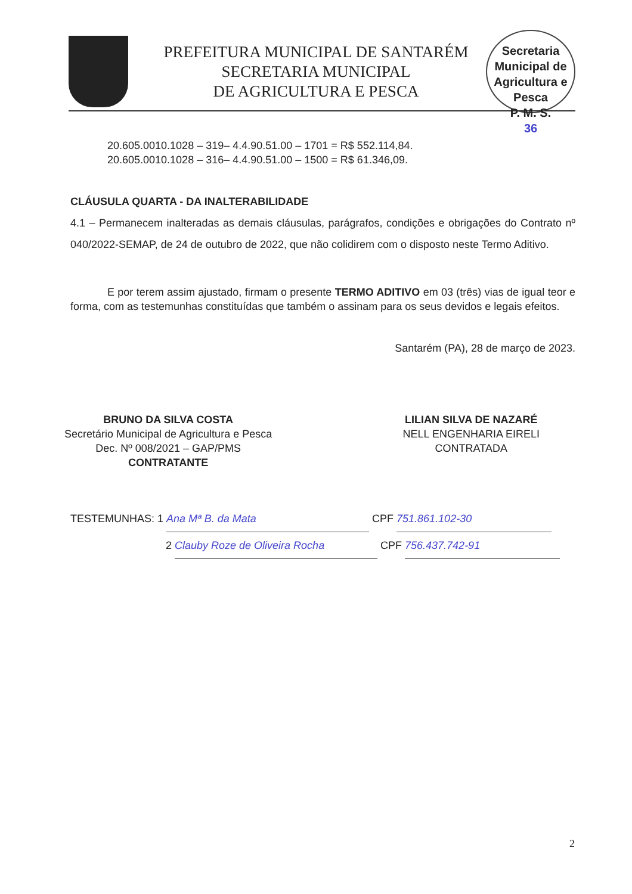PREFEITURA MUNICIPAL DE SANTARÉM
SECRETARIA MUNICIPAL
DE AGRICULTURA E PESCA
Secretaria Municipal de Agricultura e Pesca
P. M. S.
36
20.605.0010.1028 – 319– 4.4.90.51.00 – 1701 = R$ 552.114,84.
20.605.0010.1028 – 316– 4.4.90.51.00 – 1500 = R$ 61.346,09.
CLÁUSULA QUARTA - DA INALTERABILIDADE
4.1 – Permanecem inalteradas as demais cláusulas, parágrafos, condições e obrigações do Contrato nº 040/2022-SEMAP, de 24 de outubro de 2022, que não colidirem com o disposto neste Termo Aditivo.
E por terem assim ajustado, firmam o presente TERMO ADITIVO em 03 (três) vias de igual teor e forma, com as testemunhas constituídas que também o assinam para os seus devidos e legais efeitos.
Santarém (PA), 28 de março de 2023.
BRUNO DA SILVA COSTA
Secretário Municipal de Agricultura e Pesca
Dec. Nº 008/2021 – GAP/PMS
CONTRATANTE
LILIAN SILVA DE NAZARÉ
NELL ENGENHARIA EIRELI
CONTRATADA
TESTEMUNHAS: 1 Ana Mª B. da Mata CPF 751.861.102-30
2 Clauby Roze de Oliveira Rocha CPF 756.437.742-91
2